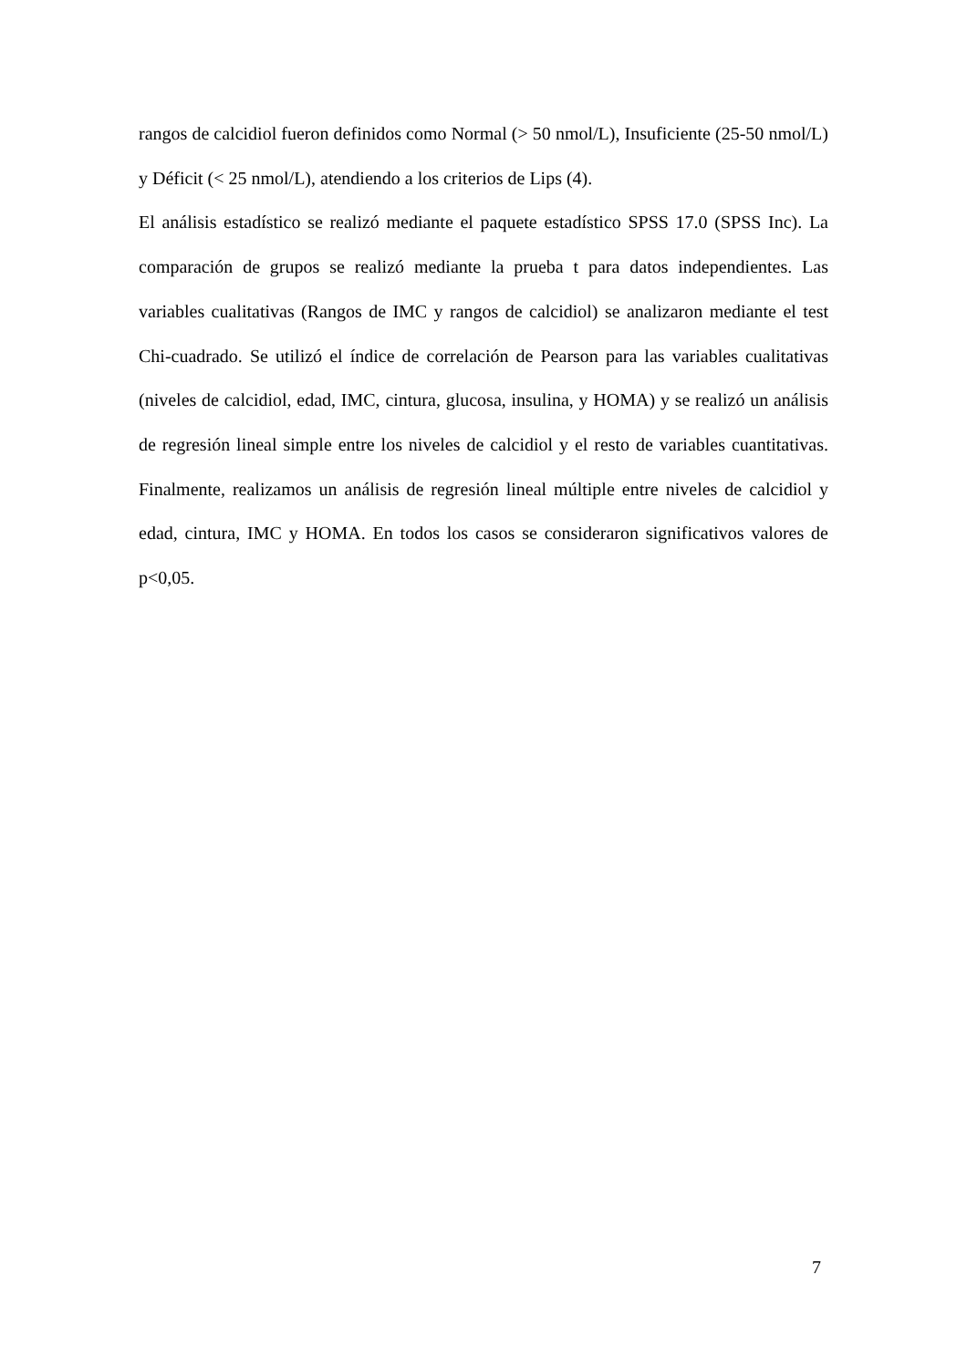rangos de calcidiol fueron definidos como Normal (> 50 nmol/L), Insuficiente (25-50 nmol/L) y Déficit (< 25 nmol/L), atendiendo a los criterios de Lips (4).
El análisis estadístico se realizó mediante el paquete estadístico SPSS 17.0 (SPSS Inc). La comparación de grupos se realizó mediante la prueba t para datos independientes. Las variables cualitativas (Rangos de IMC y rangos de calcidiol) se analizaron mediante el test Chi-cuadrado. Se utilizó el índice de correlación de Pearson para las variables cualitativas (niveles de calcidiol, edad, IMC, cintura, glucosa, insulina, y HOMA) y se realizó un análisis de regresión lineal simple entre los niveles de calcidiol y el resto de variables cuantitativas. Finalmente, realizamos un análisis de regresión lineal múltiple entre niveles de calcidiol y edad, cintura, IMC y HOMA. En todos los casos se consideraron significativos valores de p<0,05.
7